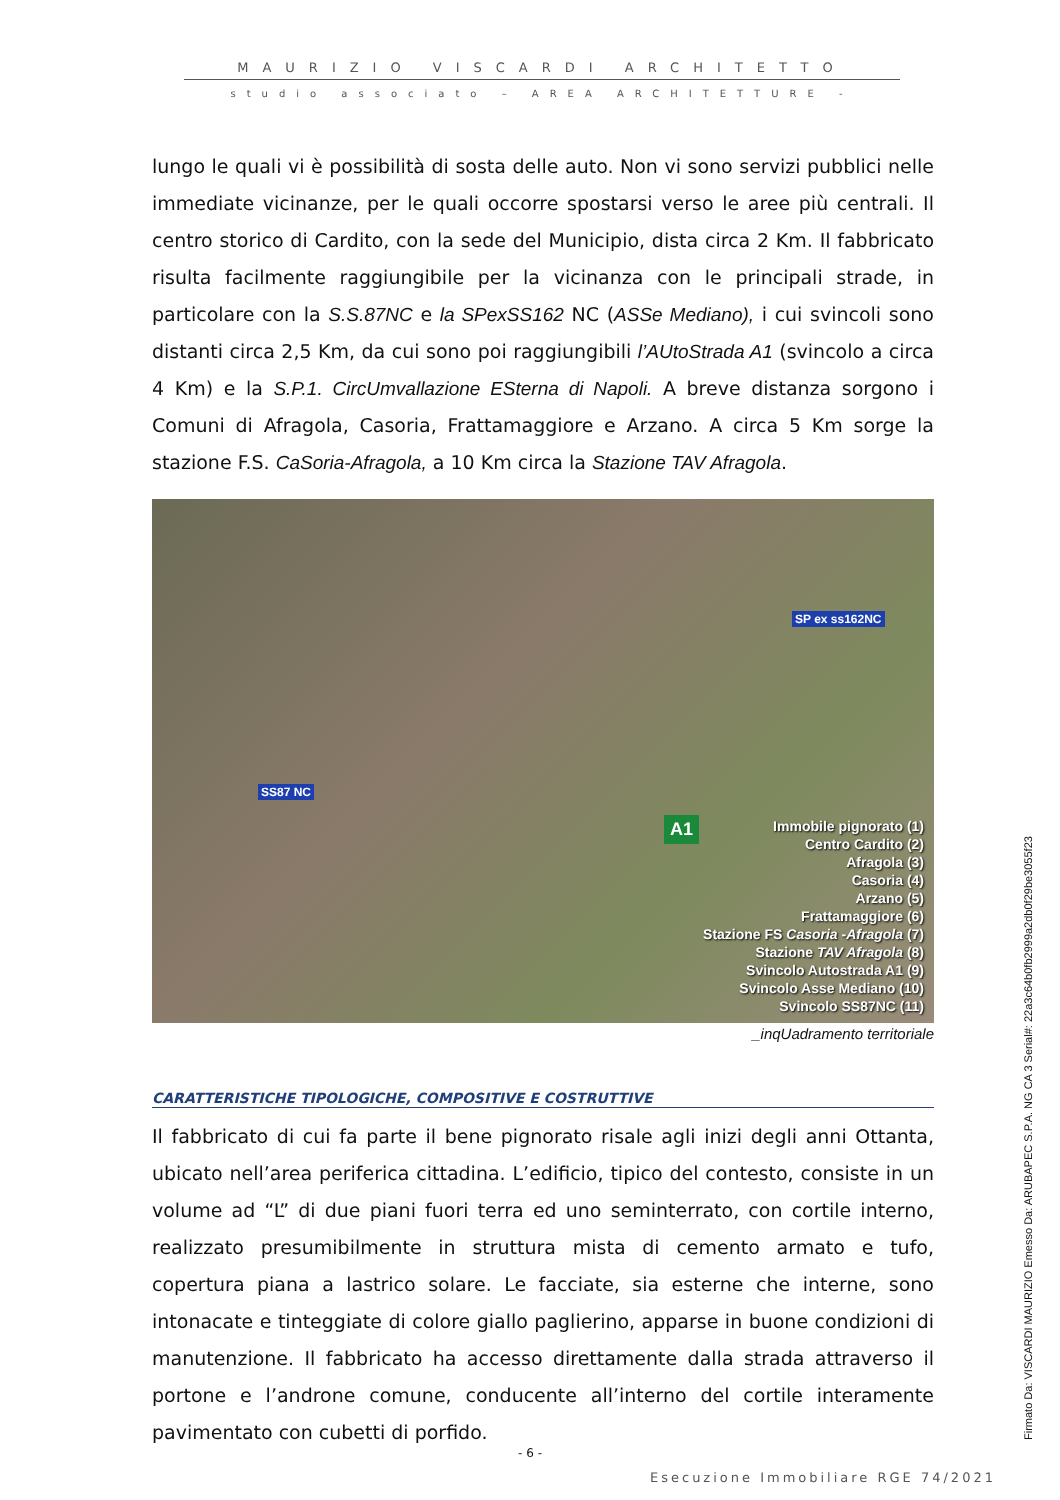MAURIZIO VISCARDI ARCHITETTO
studio associato – AREA ARCHITETTURE -
lungo le quali vi è possibilità di sosta delle auto. Non vi sono servizi pubblici nelle immediate vicinanze, per le quali occorre spostarsi verso le aree più centrali. Il centro storico di Cardito, con la sede del Municipio, dista circa 2 Km. Il fabbricato risulta facilmente raggiungibile per la vicinanza con le principali strade, in particolare con la S.S.87NC e la SPexSS162 NC (ASSe Mediano), i cui svincoli sono distanti circa 2,5 Km, da cui sono poi raggiungibili l’AUtoStrada A1 (svincolo a circa 4 Km) e la S.P.1. CircUmvallazione ESterna di Napoli. A breve distanza sorgono i Comuni di Afragola, Casoria, Frattamaggiore e Arzano. A circa 5 Km sorge la stazione F.S. CaSoria-Afragola, a 10 Km circa la Stazione TAV Afragola.
SP ex ss162NC
SS87 NC
A1
Immobile pignorato (1)
Centro Cardito (2)
Afragola (3)
Casoria (4)
Arzano (5)
Frattamaggiore (6)
Stazione FS Casoria -Afragola (7)
Stazione TAV Afragola (8)
Svincolo Autostrada A1 (9)
Svincolo Asse Mediano (10)
Svincolo SS87NC (11)
_inqUadramento territoriale
CARATTERISTICHE TIPOLOGICHE, COMPOSITIVE E COSTRUTTIVE
Il fabbricato di cui fa parte il bene pignorato risale agli inizi degli anni Ottanta, ubicato nell’area periferica cittadina. L’edificio, tipico del contesto, consiste in un volume ad “L” di due piani fuori terra ed uno seminterrato, con cortile interno, realizzato presumibilmente in struttura mista di cemento armato e tufo, copertura piana a lastrico solare. Le facciate, sia esterne che interne, sono intonacate e tinteggiate di colore giallo paglierino, apparse in buone condizioni di manutenzione. Il fabbricato ha accesso direttamente dalla strada attraverso il portone e l’androne comune, conducente all’interno del cortile interamente pavimentato con cubetti di porfido.
- 6 -
Esecuzione Immobiliare RGE 74/2021
Firmato Da: VISCARDI MAURIZIO Emesso Da: ARUBAPEC S.P.A. NG CA 3 Serial#: 22a3c64b0fb2999a2db0f29be3055f23